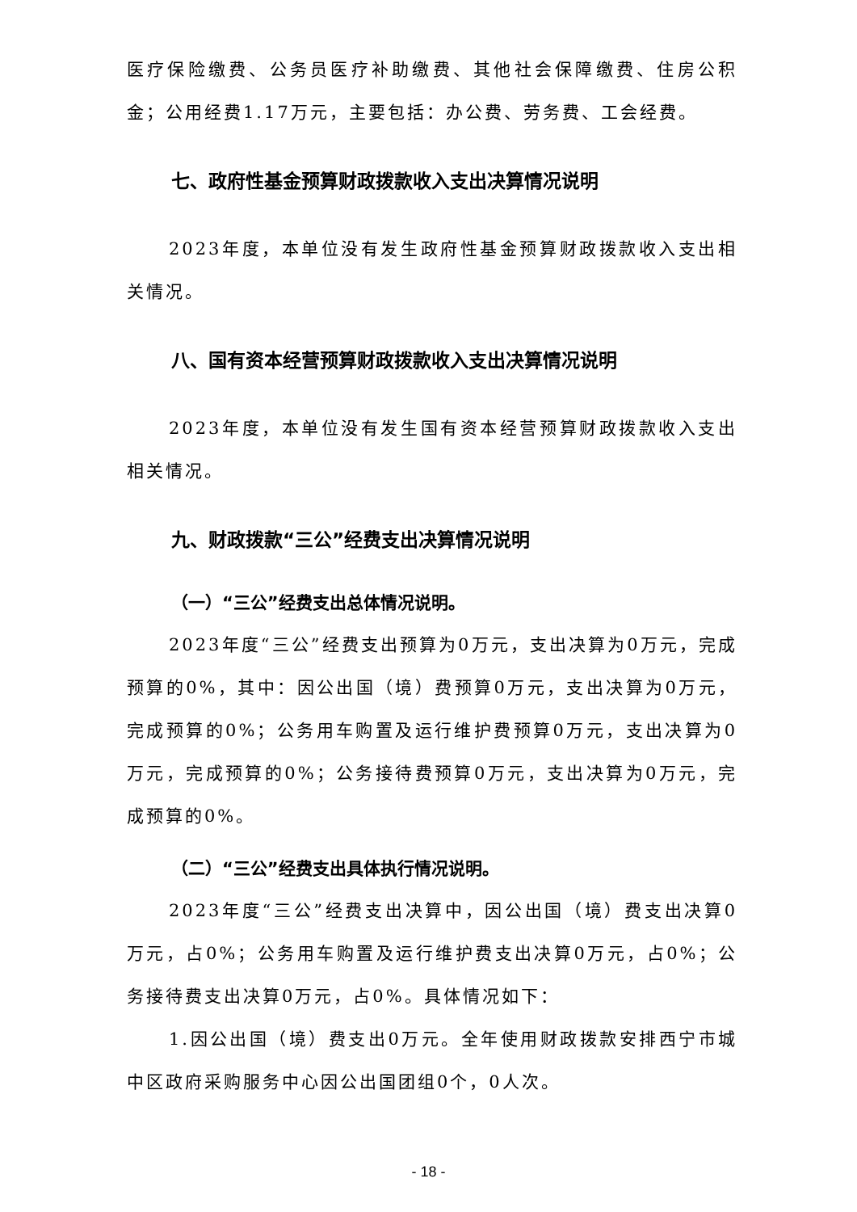医疗保险缴费、公务员医疗补助缴费、其他社会保障缴费、住房公积金；公用经费1.17万元，主要包括：办公费、劳务费、工会经费。
七、政府性基金预算财政拨款收入支出决算情况说明
2023年度，本单位没有发生政府性基金预算财政拨款收入支出相关情况。
八、国有资本经营预算财政拨款收入支出决算情况说明
2023年度，本单位没有发生国有资本经营预算财政拨款收入支出相关情况。
九、财政拨款“三公”经费支出决算情况说明
（一）“三公”经费支出总体情况说明。
2023年度“三公”经费支出预算为0万元，支出决算为0万元，完成预算的0%，其中：因公出国（境）费预算0万元，支出决算为0万元，完成预算的0%；公务用车购置及运行维护费预算0万元，支出决算为0万元，完成预算的0%；公务接待费预算0万元，支出决算为0万元，完成预算的0%。
（二）“三公”经费支出具体执行情况说明。
2023年度“三公”经费支出决算中，因公出国（境）费支出决算0万元，占0%；公务用车购置及运行维护费支出决算0万元，占0%；公务接待费支出决算0万元，占0%。具体情况如下：
1.因公出国（境）费支出0万元。全年使用财政拨款安排西宁市城中区政府采购服务中心因公出国团组0个，0人次。
- 18 -